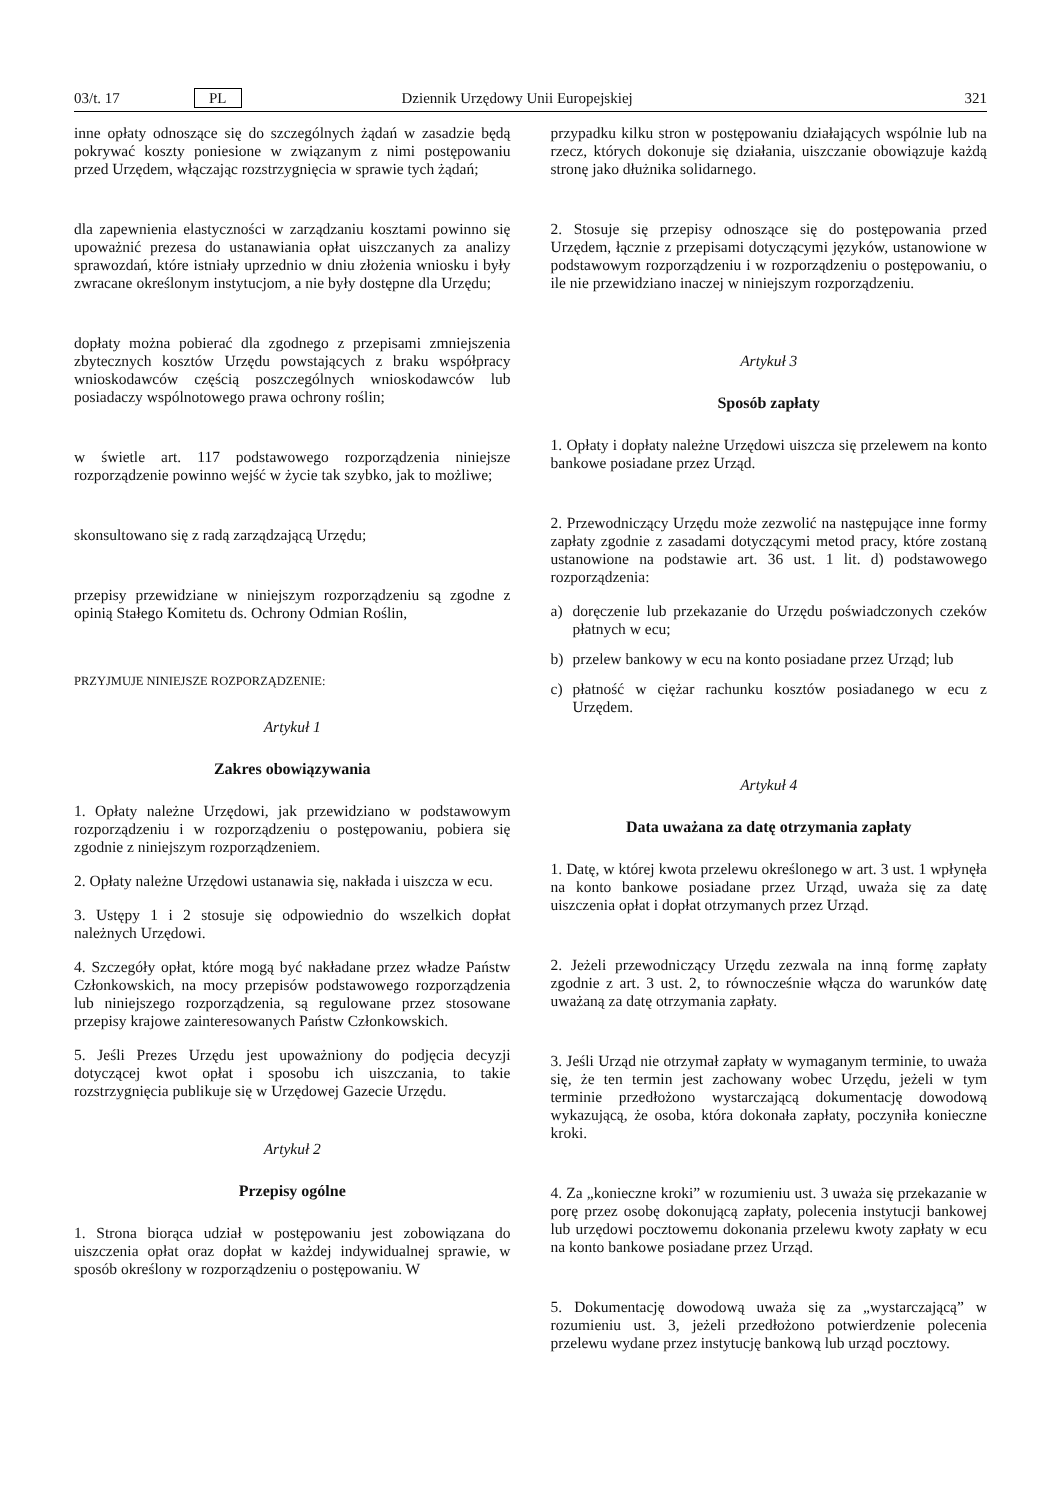03/t. 17 PL Dziennik Urzędowy Unii Europejskiej 321
inne opłaty odnoszące się do szczególnych żądań w zasadzie będą pokrywać koszty poniesione w związanym z nimi postępowaniu przed Urzędem, włączając rozstrzygnięcia w sprawie tych żądań;
dla zapewnienia elastyczności w zarządzaniu kosztami powinno się upoważnić prezesa do ustanawiania opłat uiszczanych za analizy sprawozdań, które istniały uprzednio w dniu złożenia wniosku i były zwracane określonym instytucjom, a nie były dostępne dla Urzędu;
dopłaty można pobierać dla zgodnego z przepisami zmniejszenia zbytecznych kosztów Urzędu powstających z braku współpracy wnioskodawców częścią poszczególnych wnioskodawców lub posiadaczy wspólnotowego prawa ochrony roślin;
w świetle art. 117 podstawowego rozporządzenia niniejsze rozporządzenie powinno wejść w życie tak szybko, jak to możliwe;
skonsultowano się z radą zarządzającą Urzędu;
przepisy przewidziane w niniejszym rozporządzeniu są zgodne z opinią Stałego Komitetu ds. Ochrony Odmian Roślin,
PRZYJMUJE NINIEJSZE ROZPORZĄDZENIE:
Artykuł 1
Zakres obowiązywania
1. Opłaty należne Urzędowi, jak przewidziano w podstawowym rozporządzeniu i w rozporządzeniu o postępowaniu, pobiera się zgodnie z niniejszym rozporządzeniem.
2. Opłaty należne Urzędowi ustanawia się, nakłada i uiszcza w ecu.
3. Ustępy 1 i 2 stosuje się odpowiednio do wszelkich dopłat należnych Urzędowi.
4. Szczegóły opłat, które mogą być nakładane przez władze Państw Członkowskich, na mocy przepisów podstawowego rozporządzenia lub niniejszego rozporządzenia, są regulowane przez stosowane przepisy krajowe zainteresowanych Państw Członkowskich.
5. Jeśli Prezes Urzędu jest upoważniony do podjęcia decyzji dotyczącej kwot opłat i sposobu ich uiszczania, to takie rozstrzygnięcia publikuje się w Urzędowej Gazecie Urzędu.
Artykuł 2
Przepisy ogólne
1. Strona biorąca udział w postępowaniu jest zobowiązana do uiszczenia opłat oraz dopłat w każdej indywidualnej sprawie, w sposób określony w rozporządzeniu o postępowaniu. W
przypadku kilku stron w postępowaniu działających wspólnie lub na rzecz, których dokonuje się działania, uiszczanie obowiązuje każdą stronę jako dłużnika solidarnego.
2. Stosuje się przepisy odnoszące się do postępowania przed Urzędem, łącznie z przepisami dotyczącymi języków, ustanowione w podstawowym rozporządzeniu i w rozporządzeniu o postępowaniu, o ile nie przewidziano inaczej w niniejszym rozporządzeniu.
Artykuł 3
Sposób zapłaty
1. Opłaty i dopłaty należne Urzędowi uiszcza się przelewem na konto bankowe posiadane przez Urząd.
2. Przewodniczący Urzędu może zezwolić na następujące inne formy zapłaty zgodnie z zasadami dotyczącymi metod pracy, które zostaną ustanowione na podstawie art. 36 ust. 1 lit. d) podstawowego rozporządzenia:
a) doręczenie lub przekazanie do Urzędu poświadczonych czeków płatnych w ecu;
b) przelew bankowy w ecu na konto posiadane przez Urząd; lub
c) płatność w ciężar rachunku kosztów posiadanego w ecu z Urzędem.
Artykuł 4
Data uważana za datę otrzymania zapłaty
1. Datę, w której kwota przelewu określonego w art. 3 ust. 1 wpłynęła na konto bankowe posiadane przez Urząd, uważa się za datę uiszczenia opłat i dopłat otrzymanych przez Urząd.
2. Jeżeli przewodniczący Urzędu zezwala na inną formę zapłaty zgodnie z art. 3 ust. 2, to równocześnie włącza do warunków datę uważaną za datę otrzymania zapłaty.
3. Jeśli Urząd nie otrzymał zapłaty w wymaganym terminie, to uważa się, że ten termin jest zachowany wobec Urzędu, jeżeli w tym terminie przedłożono wystarczającą dokumentację dowodową wykazującą, że osoba, która dokonała zapłaty, poczyniła konieczne kroki.
4. Za „konieczne kroki” w rozumieniu ust. 3 uważa się przekazanie w porę przez osobę dokonującą zapłaty, polecenia instytucji bankowej lub urzędowi pocztowemu dokonania przelewu kwoty zapłaty w ecu na konto bankowe posiadane przez Urząd.
5. Dokumentację dowodową uważa się za „wystarczającą” w rozumieniu ust. 3, jeżeli przedłożono potwierdzenie polecenia przelewu wydane przez instytucję bankową lub urząd pocztowy.